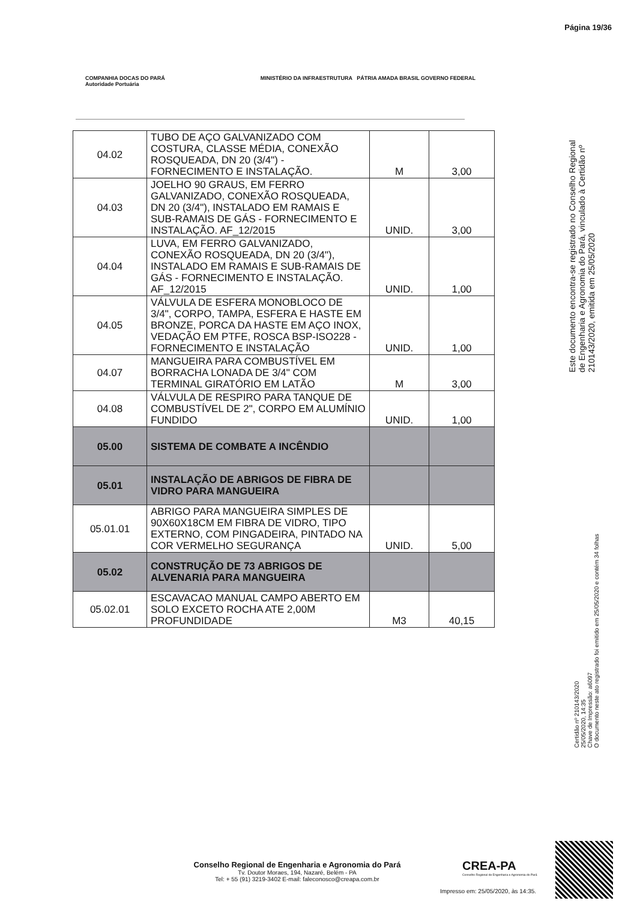Página 19/36
COMPANHIA DOCAS DO PARÁ
Autoridade Portuária
MINISTÉRIO DA INFRAESTRUTURA PÁTRIA AMADA BRASIL GOVERNO FEDERAL
| 04.02 | TUBO DE AÇO GALVANIZADO COM COSTURA, CLASSE MÉDIA, CONEXÃO ROSQUEADA, DN 20 (3/4") - FORNECIMENTO E INSTALAÇÃO. | M | 3,00 |
| 04.03 | JOELHO 90 GRAUS, EM FERRO GALVANIZADO, CONEXÃO ROSQUEADA, DN 20 (3/4"), INSTALADO EM RAMAIS E SUB-RAMAIS DE GÁS - FORNECIMENTO E INSTALAÇÃO. AF_12/2015 | UNID. | 3,00 |
| 04.04 | LUVA, EM FERRO GALVANIZADO, CONEXÃO ROSQUEADA, DN 20 (3/4"), INSTALADO EM RAMAIS E SUB-RAMAIS DE GÁS - FORNECIMENTO E INSTALAÇÃO. AF_12/2015 | UNID. | 1,00 |
| 04.05 | VÁLVULA DE ESFERA MONOBLOCO DE 3/4", CORPO, TAMPA, ESFERA E HASTE EM BRONZE, PORCA DA HASTE EM AÇO INOX, VEDAÇÃO EM PTFE, ROSCA BSP-ISO228 - FORNECIMENTO E INSTALAÇÃO | UNID. | 1,00 |
| 04.07 | MANGUEIRA PARA COMBUSTÍVEL EM BORRACHA LONADA DE 3/4" COM TERMINAL GIRATÓRIO EM LATÃO | M | 3,00 |
| 04.08 | VÁLVULA DE RESPIRO PARA TANQUE DE COMBUSTÍVEL DE 2", CORPO EM ALUMÍNIO FUNDIDO | UNID. | 1,00 |
| 05.00 | SISTEMA DE COMBATE A INCÊNDIO | | |
| 05.01 | INSTALAÇÃO DE ABRIGOS DE FIBRA DE VIDRO PARA MANGUEIRA | | |
| 05.01.01 | ABRIGO PARA MANGUEIRA SIMPLES DE 90X60X18CM EM FIBRA DE VIDRO, TIPO EXTERNO, COM PINGADEIRA, PINTADO NA COR VERMELHO SEGURANÇA | UNID. | 5,00 |
| 05.02 | CONSTRUÇÃO DE 73 ABRIGOS DE ALVENARIA PARA MANGUEIRA | | |
| 05.02.01 | ESCAVACAO MANUAL CAMPO ABERTO EM SOLO EXCETO ROCHA ATE 2,00M PROFUNDIDADE | M3 | 40,15 |
Este documento encontra-se registrado no Conselho Regional de Engenharia e Agronomia do Pará, vinculado à Certidão nº 210143/2020, emitida em 25/05/2020
Certidão nº 210143/2020
25/05/2020, 14:35
Chave de Impressão: a6097
O documento neste ato registrado foi emitido em 25/05/2020 e contém 34 folhas
Conselho Regional de Engenharia e Agronomia do Pará
Tv. Doutor Moraes, 194, Nazaré, Belém - PA
Tel: + 55 (91) 3219-3402 E-mail: faleconosco@creapa.com.br
CREA-PA
Conselho Regional de Engenharia e Agronomia do Pará
Impresso em: 25/05/2020, às 14:35.